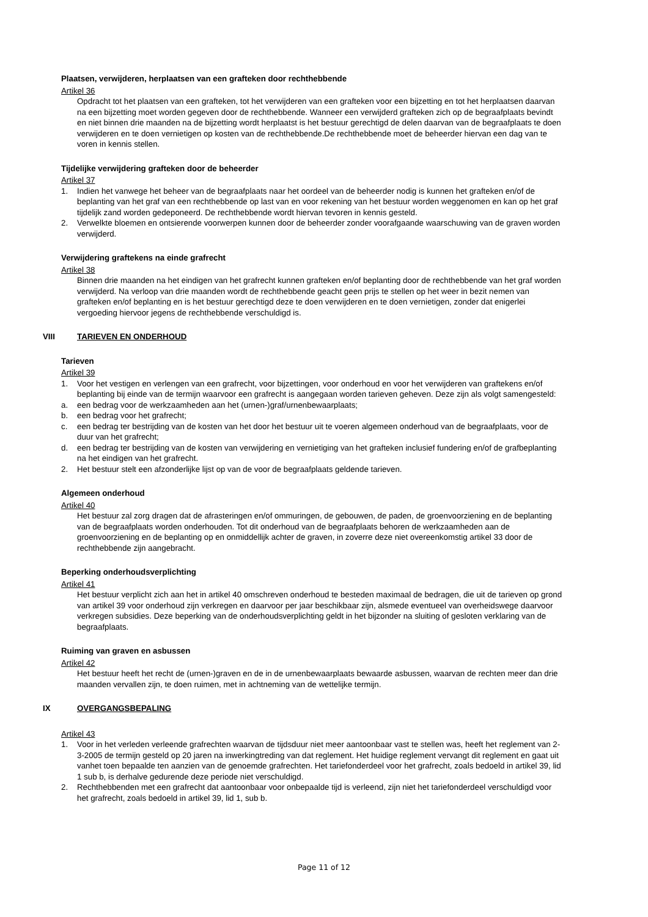Plaatsen, verwijderen, herplaatsen van een grafteken door rechthebbende
Artikel 36
Opdracht tot het plaatsen van een grafteken, tot het verwijderen van een grafteken voor een bijzetting en tot het herplaatsen daarvan na een bijzetting moet worden gegeven door de rechthebbende. Wanneer een verwijderd grafteken zich op de begraafplaats bevindt en niet binnen drie maanden na de bijzetting wordt herplaatst is het bestuur gerechtigd de delen daarvan van de begraafplaats te doen verwijderen en te doen vernietigen op kosten van de rechthebbende.De rechthebbende moet de beheerder hiervan een dag van te voren in kennis stellen.
Tijdelijke verwijdering grafteken door de beheerder
Artikel 37
1. Indien het vanwege het beheer van de begraafplaats naar het oordeel van de beheerder nodig is kunnen het grafteken en/of de beplanting van het graf van een rechthebbende op last van en voor rekening van het bestuur worden weggenomen en kan op het graf tijdelijk zand worden gedeponeerd. De rechthebbende wordt hiervan tevoren in kennis gesteld.
2. Verwelkte bloemen en ontsierende voorwerpen kunnen door de beheerder zonder voorafgaande waarschuwing van de graven worden verwijderd.
Verwijdering graftekens na einde grafrecht
Artikel 38
Binnen drie maanden na het eindigen van het grafrecht kunnen grafteken en/of beplanting door de rechthebbende van het graf worden verwijderd. Na verloop van drie maanden wordt de rechthebbende geacht geen prijs te stellen op het weer in bezit nemen van grafteken en/of beplanting en is het bestuur gerechtigd deze te doen verwijderen en te doen vernietigen, zonder dat enigerlei vergoeding hiervoor jegens de rechthebbende verschuldigd is.
VIII TARIEVEN EN ONDERHOUD
Tarieven
Artikel 39
1. Voor het vestigen en verlengen van een grafrecht, voor bijzettingen, voor onderhoud en voor het verwijderen van graftekens en/of
beplanting bij einde van de termijn waarvoor een grafrecht is aangegaan worden tarieven geheven. Deze zijn als volgt samengesteld:
a. een bedrag voor de werkzaamheden aan het (urnen-)graf/urnenbewaarplaats;
b. een bedrag voor het grafrecht;
c. een bedrag ter bestrijding van de kosten van het door het bestuur uit te voeren algemeen onderhoud van de begraafplaats, voor de duur van het grafrecht;
d. een bedrag ter bestrijding van de kosten van verwijdering en vernietiging van het grafteken inclusief fundering en/of de grafbeplanting na het eindigen van het grafrecht.
2. Het bestuur stelt een afzonderlijke lijst op van de voor de begraafplaats geldende tarieven.
Algemeen onderhoud
Artikel 40
Het bestuur zal zorg dragen dat de afrasteringen en/of ommuringen, de gebouwen, de paden, de groenvoorziening en de beplanting van de begraafplaats worden onderhouden. Tot dit onderhoud van de begraafplaats behoren de werkzaamheden aan de groenvoorziening en de beplanting op en onmiddellijk achter de graven, in zoverre deze niet overeenkomstig artikel 33 door de rechthebbende zijn aangebracht.
Beperking onderhoudsverplichting
Artikel 41
Het bestuur verplicht zich aan het in artikel 40 omschreven onderhoud te besteden maximaal de bedragen, die uit de tarieven op grond van artikel 39 voor onderhoud zijn verkregen en daarvoor per jaar beschikbaar zijn, alsmede eventueel van overheidswege daarvoor verkregen subsidies. Deze beperking van de onderhoudsverplichting geldt in het bijzonder na sluiting of gesloten verklaring van de begraafplaats.
Ruiming van graven en asbussen
Artikel 42
Het bestuur heeft het recht de (urnen-)graven en de in de urnenbewaarplaats bewaarde asbussen, waarvan de rechten meer dan drie maanden vervallen zijn, te doen ruimen, met in achtneming van de wettelijke termijn.
IX OVERGANGSBEPALING
Artikel 43
1. Voor in het verleden verleende grafrechten waarvan de tijdsduur niet meer aantoonbaar vast te stellen was, heeft het reglement van 2-3-2005 de termijn gesteld op 20 jaren na inwerkingtreding van dat reglement. Het huidige reglement vervangt dit reglement en gaat uit vanhet toen bepaalde ten aanzien van de genoemde grafrechten. Het tariefonderdeel voor het grafrecht, zoals bedoeld in artikel 39, lid 1 sub b, is derhalve gedurende deze periode niet verschuldigd.
2. Rechthebbenden met een grafrecht dat aantoonbaar voor onbepaalde tijd is verleend, zijn niet het tariefonderdeel verschuldigd voor het grafrecht, zoals bedoeld in artikel 39, lid 1, sub b.
Page 11 of 12